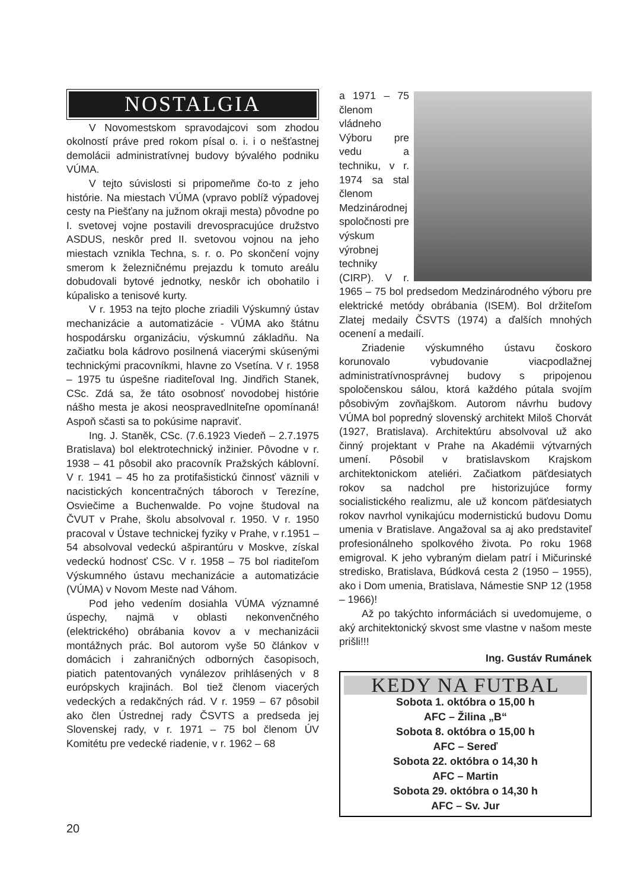NOSTALGIA
V Novomestskom spravodajcovi som zhodou okolností práve pred rokom písal o. i. i o nešťastnej demolácii administratívnej budovy bývalého podniku VÚMA.
V tejto súvislosti si pripomeňme čo-to z jeho histórie. Na miestach VÚMA (vpravo poblíž výpadovej cesty na Piešťany na južnom okraji mesta) pôvodne po I. svetovej vojne postavili drevospracujúce družstvo ASDUS, neskôr pred II. svetovou vojnou na jeho miestach vznikla Techna, s. r. o. Po skončení vojny smerom k železničnému prejazdu k tomuto areálu dobudovali bytové jednotky, neskôr ich obohatilo i kúpalisko a tenisové kurty.
V r. 1953 na tejto ploche zriadili Výskumný ústav mechanizácie a automatizácie - VÚMA ako štátnu hospodársku organizáciu, výskumnú základňu. Na začiatku bola kádrovo posilnená viacerými skúsenými technickými pracovníkmi, hlavne zo Vsetína. V r. 1958 – 1975 tu úspešne riaditeľoval Ing. Jindřich Stanek, CSc. Zdá sa, že táto osobnosť novodobej histórie nášho mesta je akosi neospravedlniteľne opomínaná! Aspoň sčasti sa to pokúsime napraviť.
Ing. J. Staněk, CSc. (7.6.1923 Viedeň – 2.7.1975 Bratislava) bol elektrotechnický inžinier. Pôvodne v r. 1938 – 41 pôsobil ako pracovník Pražských káblovní. V r. 1941 – 45 ho za protifašistickú činnosť väznili v nacistických koncentračných táboroch v Terezíne, Osviečime a Buchenwalde. Po vojne študoval na ČVUT v Prahe, školu absolvoval r. 1950. V r. 1950 pracoval v Ústave technickej fyziky v Prahe, v r.1951 – 54 absolvoval vedeckú ašpirantúru v Moskve, získal vedeckú hodnosť CSc. V r. 1958 – 75 bol riaditeľom Výskumného ústavu mechanizácie a automatizácie (VÚMA) v Novom Meste nad Váhom.
Pod jeho vedením dosiahla VÚMA významné úspechy, najmä v oblasti nekonvenčného (elektrického) obrábania kovov a v mechanizácii montážnych prác. Bol autorom vyše 50 článkov v domácich i zahraničných odborných časopisoch, piatich patentovaných vynálezov prihlásených v 8 európskych krajinách. Bol tiež členom viacerých vedeckých a redakčných rád. V r. 1959 – 67 pôsobil ako člen Ústrednej rady ČSVTS a predseda jej Slovenskej rady, v r. 1971 – 75 bol členom ÚV Komitétu pre vedecké riadenie, v r. 1962 – 68
a 1971 – 75 členom vládneho Výboru pre vedu a techniku, v r. 1974 sa stal členom Medzinárodnej spoločnosti pre výskum výrobnej techniky (CIRP). V r. 1965 – 75 bol predsedom Medzinárodného výboru pre elektrické metódy obrábania (ISEM). Bol držiteľom Zlatej medaily ČSVTS (1974) a ďalších mnohých ocenení a medailí.
Zriadenie výskumného ústavu čoskoro korunovalo vybudovanie viacpodlažnej administratívnosprávnej budovy s pripojenou spoločenskou sálou, ktorá každého pútala svojím pôsobivým zovňajškom. Autorom návrhu budovy VÚMA bol popredný slovenský architekt Miloš Chorvát (1927, Bratislava). Architektúru absolvoval už ako činný projektant v Prahe na Akadémii výtvarných umení. Pôsobil v bratislavskom Krajskom architektonickom ateliéri. Začiatkom päťdesiatych rokov sa nadchol pre historizujúce formy socialistického realizmu, ale už koncom päťdesiatych rokov navrhol vynikajúcu modernistickú budovu Domu umenia v Bratislave. Angažoval sa aj ako predstaviteľ profesionálneho spolkového života. Po roku 1968 emigroval. K jeho vybraným dielam patrí i Mičurinské stredisko, Bratislava, Búdková cesta 2 (1950 – 1955), ako i Dom umenia, Bratislava, Námestie SNP 12 (1958 – 1966)!
Až po takýchto informáciách si uvedomujeme, o aký architektonický skvost sme vlastne v našom meste prišli!!!
Ing. Gustáv Rumánek
KEDY NA FUTBAL
Sobota 1. októbra o 15,00 h
AFC – Žilina „B“
Sobota 8. októbra o 15,00 h
AFC – Sereď
Sobota 22. októbra o 14,30 h
AFC – Martin
Sobota 29. októbra o 14,30 h
AFC – Sv. Jur
20